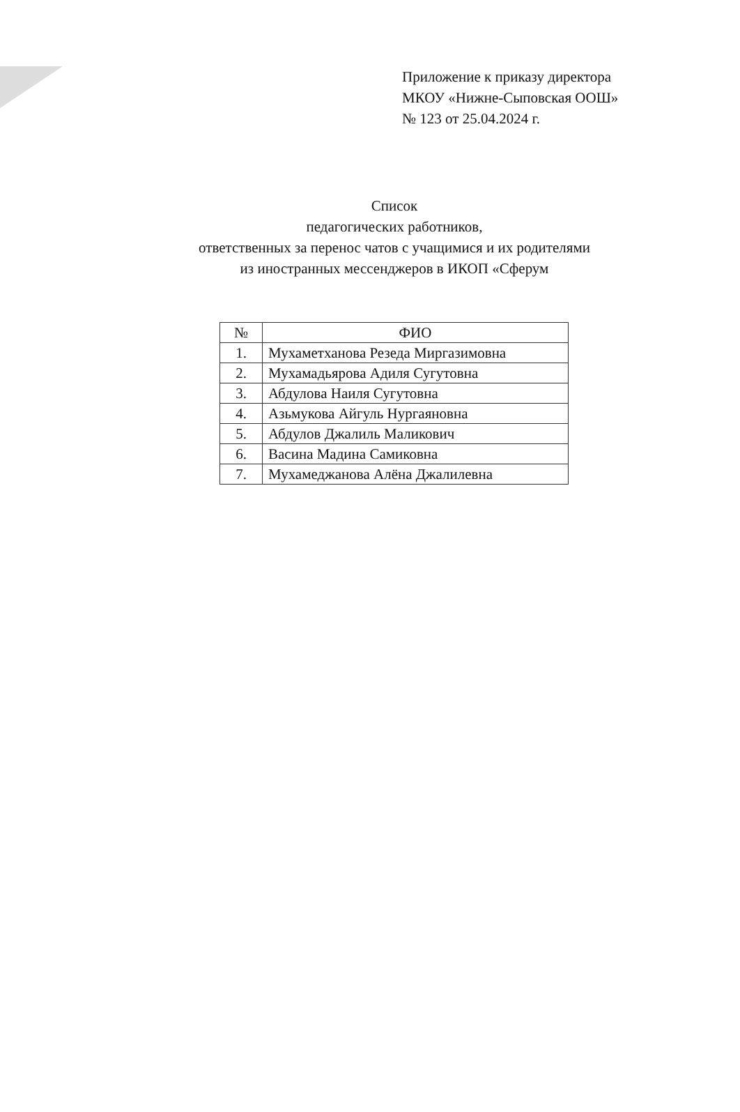Приложение к приказу директора
МКОУ «Нижне-Сыповская ООШ»
№ 123 от 25.04.2024 г.
Список
педагогических работников,
ответственных за перенос чатов с учащимися и их родителями
из иностранных мессенджеров в ИКОП «Сферум
| № | ФИО |
| --- | --- |
| 1. | Мухаметханова Резеда Миргазимовна |
| 2. | Мухамадьярова Адиля Сугутовна |
| 3. | Абдулова Наиля Сугутовна |
| 4. | Азьмукова Айгуль Нургаяновна |
| 5. | Абдулов Джалиль Маликович |
| 6. | Васина Мадина Самиковна |
| 7. | Мухамеджанова Алёна Джалилевна |